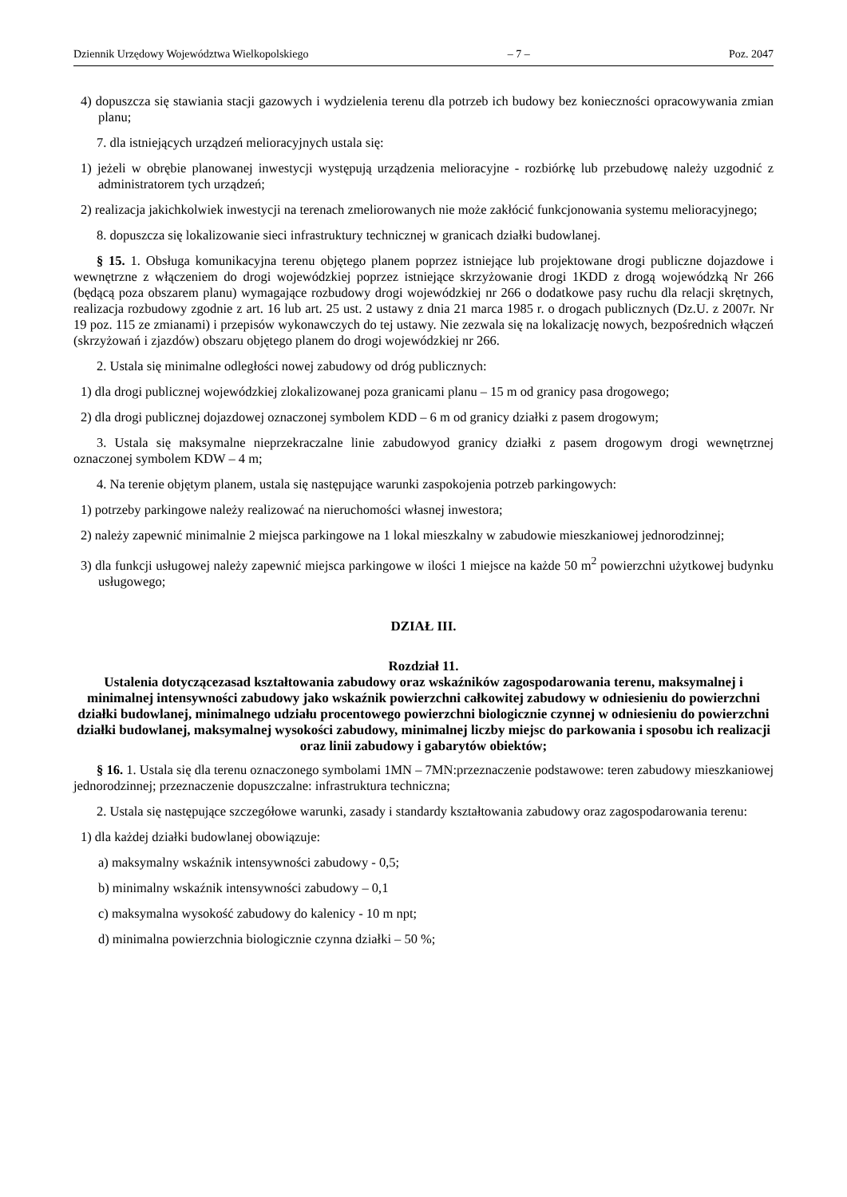Dziennik Urzędowy Województwa Wielkopolskiego – 7 – Poz. 2047
4) dopuszcza się stawiania stacji gazowych i wydzielenia terenu dla potrzeb ich budowy bez konieczności opracowywania zmian planu;
7. dla istniejących urządzeń melioracyjnych ustala się:
1) jeżeli w obrębie planowanej inwestycji występują urządzenia melioracyjne - rozbiórkę lub przebudowę należy uzgodnić z administratorem tych urządzeń;
2) realizacja jakichkolwiek inwestycji na terenach zmeliorowanych nie może zakłócić funkcjonowania systemu melioracyjnego;
8. dopuszcza się lokalizowanie sieci infrastruktury technicznej w granicach działki budowlanej.
§ 15. 1. Obsługa komunikacyjna terenu objętego planem poprzez istniejące lub projektowane drogi publiczne dojazdowe i wewnętrzne z włączeniem do drogi wojewódzkiej poprzez istniejące skrzyżowanie drogi 1KDD z drogą wojewódzką Nr 266 (będącą poza obszarem planu) wymagające rozbudowy drogi wojewódzkiej nr 266 o dodatkowe pasy ruchu dla relacji skrętnych, realizacja rozbudowy zgodnie z art. 16 lub art. 25 ust. 2 ustawy z dnia 21 marca 1985 r. o drogach publicznych (Dz.U. z 2007r. Nr 19 poz. 115 ze zmianami) i przepisów wykonawczych do tej ustawy. Nie zezwala się na lokalizację nowych, bezpośrednich włączeń (skrzyżowań i zjazdów) obszaru objętego planem do drogi wojewódzkiej nr 266.
2. Ustala się minimalne odległości nowej zabudowy od dróg publicznych:
1) dla drogi publicznej wojewódzkiej zlokalizowanej poza granicami planu – 15 m od granicy pasa drogowego;
2) dla drogi publicznej dojazdowej oznaczonej symbolem KDD – 6 m od granicy działki z pasem drogowym;
3. Ustala się maksymalne nieprzekraczalne linie zabudowyod granicy działki z pasem drogowym drogi wewnętrznej oznaczonej symbolem KDW – 4 m;
4. Na terenie objętym planem, ustala się następujące warunki zaspokojenia potrzeb parkingowych:
1) potrzeby parkingowe należy realizować na nieruchomości własnej inwestora;
2) należy zapewnić minimalnie 2 miejsca parkingowe na 1 lokal mieszkalny w zabudowie mieszkaniowej jednorodzinnej;
3) dla funkcji usługowej należy zapewnić miejsca parkingowe w ilości 1 miejsce na każde 50 m<sup>2</sup> powierzchni użytkowej budynku usługowego;
DZIAŁ III.
Rozdział 11.
Ustalenia dotyczącezasad kształtowania zabudowy oraz wskaźników zagospodarowania terenu, maksymalnej i minimalnej intensywności zabudowy jako wskaźnik powierzchni całkowitej zabudowy w odniesieniu do powierzchni działki budowlanej, minimalnego udziału procentowego powierzchni biologicznie czynnej w odniesieniu do powierzchni działki budowlanej, maksymalnej wysokości zabudowy, minimalnej liczby miejsc do parkowania i sposobu ich realizacji oraz linii zabudowy i gabarytów obiektów;
§ 16. 1. Ustala się dla terenu oznaczonego symbolami 1MN – 7MN:przeznaczenie podstawowe: teren zabudowy mieszkaniowej jednorodzinnej; przeznaczenie dopuszczalne: infrastruktura techniczna;
2. Ustala się następujące szczegółowe warunki, zasady i standardy kształtowania zabudowy oraz zagospodarowania terenu:
1) dla każdej działki budowlanej obowiązuje:
a) maksymalny wskaźnik intensywności zabudowy - 0,5;
b) minimalny wskaźnik intensywności zabudowy – 0,1
c) maksymalna wysokość zabudowy do kalenicy - 10 m npt;
d) minimalna powierzchnia biologicznie czynna działki – 50 %;